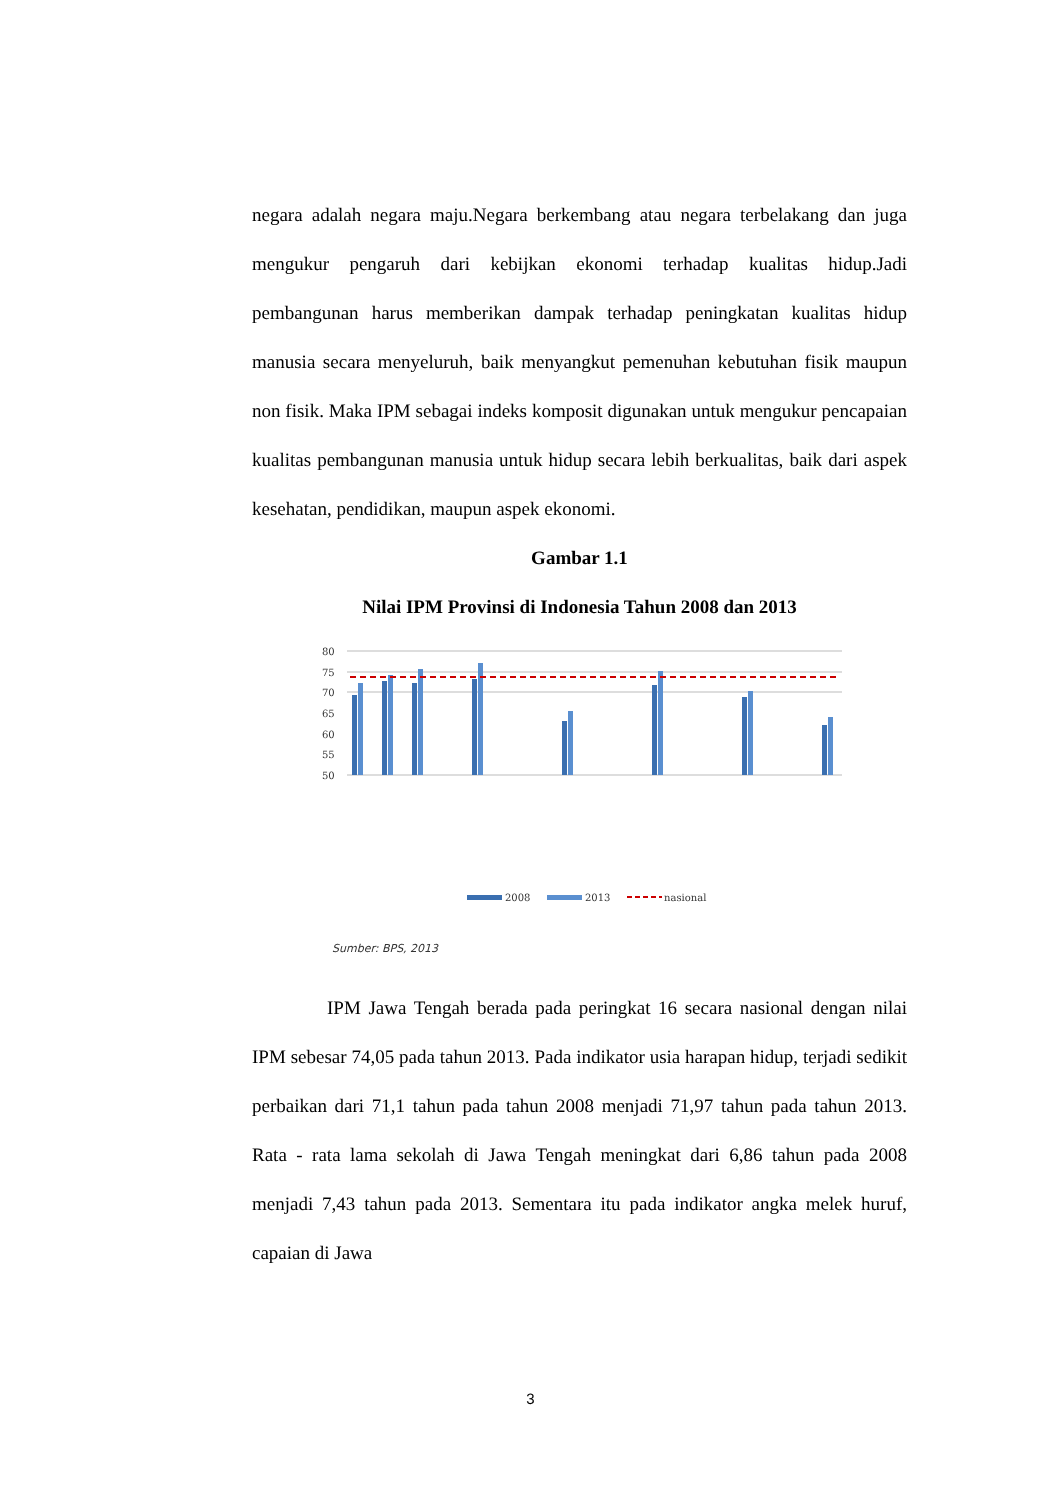negara adalah negara maju.Negara berkembang atau negara terbelakang dan juga mengukur pengaruh dari kebijkan ekonomi terhadap kualitas hidup.Jadi pembangunan harus memberikan dampak terhadap peningkatan kualitas hidup manusia secara menyeluruh, baik menyangkut pemenuhan kebutuhan fisik maupun non fisik. Maka IPM sebagai indeks komposit digunakan untuk mengukur pencapaian kualitas pembangunan manusia untuk hidup secara lebih berkualitas, baik dari aspek kesehatan, pendidikan, maupun aspek ekonomi.
Gambar 1.1
Nilai IPM Provinsi di Indonesia Tahun 2008 dan 2013
80
75
70
65
60
55
50
2008
2013
nasional
Sumber: BPS, 2013
IPM Jawa Tengah berada pada peringkat 16 secara nasional dengan nilai IPM sebesar 74,05 pada tahun 2013. Pada indikator usia harapan hidup, terjadi sedikit perbaikan dari 71,1 tahun pada tahun 2008 menjadi 71,97 tahun pada tahun 2013. Rata - rata lama sekolah di Jawa Tengah meningkat dari 6,86 tahun pada 2008 menjadi 7,43 tahun pada 2013. Sementara itu pada indikator angka melek huruf, capaian di Jawa
3